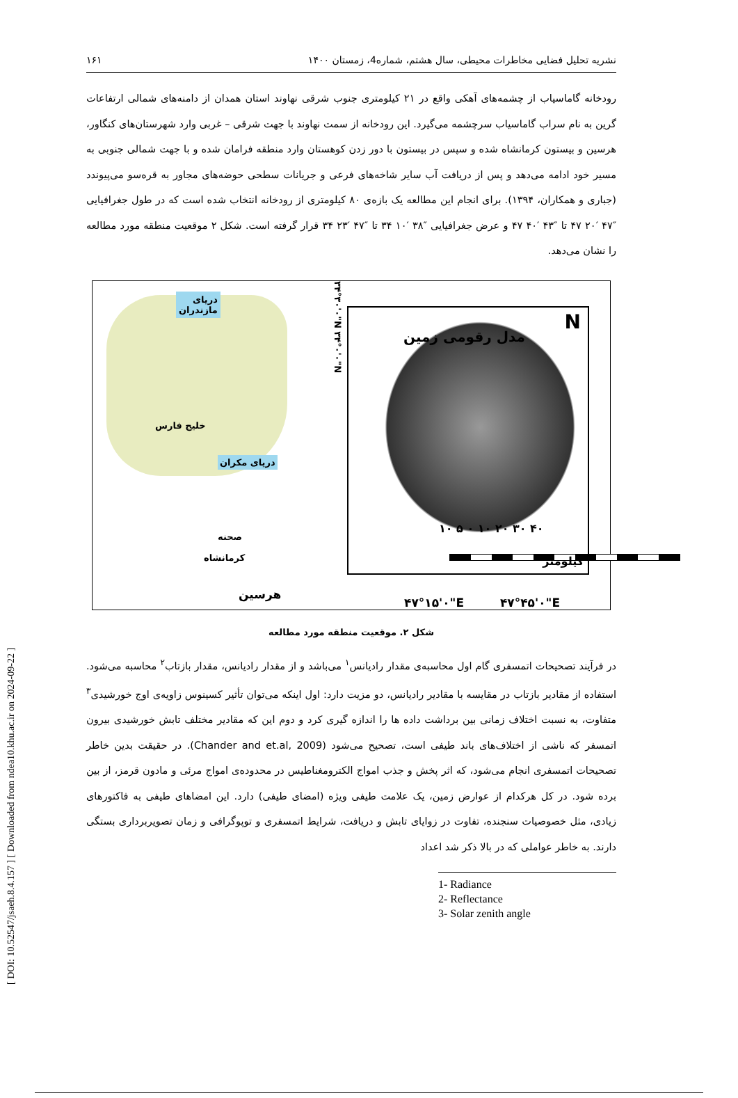[ DOI: 10.52547/jsaeh.8.4.157 ] [ Downloaded from ndea10.khu.ac.ir on 2024-09-22 ]
نشریه تحلیل فضایی مخاطرات محیطی، سال هشتم، شماره4، زمستان ۱۴۰۰ ۱۶۱
رودخانه گاماسیاب از چشمه‌های آهکی واقع در ۲۱ کیلومتری جنوب شرقی نهاوند استان همدان از دامنه‌های شمالی ارتفاعات گرین به نام سراب گاماسیاب سرچشمه می‌گیرد. این رودخانه از سمت نهاوند با جهت شرقی – غربی وارد شهرستان‌های کنگاور، هرسین و بیستون کرمانشاه شده و سپس در بیستون با دور زدن کوهستان وارد منطقه فرامان شده و با جهت شمالی جنوبی به مسیر خود ادامه می‌دهد و پس از دریافت آب سایر شاخه‌های فرعی و جریانات سطحی حوضه‌های مجاور به قره‌سو می‌پیوندد (جباری و همکاران، ۱۳۹۴). برای انجام این مطالعه یک بازه‌ی ۸۰ کیلومتری از رودخانه انتخاب شده است که در طول جغرافیایی ″۴۷ ′۲۰ ۴۷ تا ″۴۳ ′۴۰ ۴۷ و عرض جغرافیایی ″۳۸ ′۱۰ ۳۴ تا ″۴۷ ′۲۳ ۳۴ قرار گرفته است. شکل ۲ موقعیت منطقه مورد مطالعه را نشان می‌دهد.
دریای
مازندران
خلیج فارس
دریای مکران
صحنه
کرمانشاه
هرسین
۳۴°۳۰'۰"N ۳۴°۰'۰"N
مدل رقومی زمین
N
۱۰ ۵ ۰ ۱۰ ۲۰ ۳۰ ۴۰
کیلومتر
۴۷°۱۵'۰"E ۴۷°۴۵'۰"E
شکل ۲. موقعیت منطقه مورد مطالعه
در فرآیند تصحیحات اتمسفری گام اول محاسبه‌ی مقدار رادیانس<sup>۱</sup> می‌باشد و از مقدار رادیانس، مقدار بازتاب<sup>۲</sup> محاسبه می‌شود. استفاده از مقادیر بازتاب در مقایسه با مقادیر رادیانس، دو مزیت دارد: اول اینکه می‌توان تأثیر کسینوس زاویه‌ی اوج خورشیدی<sup>۳</sup> متفاوت، به نسبت اختلاف زمانی بین برداشت داده ها را اندازه گیری کرد و دوم این که مقادیر مختلف تابش خورشیدی بیرون اتمسفر که ناشی از اختلاف‌های باند طیفی است، تصحیح می‌شود (Chander and et.al, 2009). در حقیقت بدین خاطر تصحیحات اتمسفری انجام می‌شود، که اثر پخش و جذب امواج الکترومغناطیس در محدوده‌ی امواج مرئی و مادون قرمز، از بین برده شود. در کل هرکدام از عوارض زمین، یک علامت طیفی ویژه (امضای طیفی) دارد. این امضاهای طیفی به فاکتورهای زیادی، مثل خصوصیات سنجنده، تفاوت در زوایای تابش و دریافت، شرایط اتمسفری و توپوگرافی و زمان تصویربرداری بستگی دارند. به خاطر عواملی که در بالا ذکر شد اعداد
1- Radiance
2- Reflectance
3- Solar zenith angle